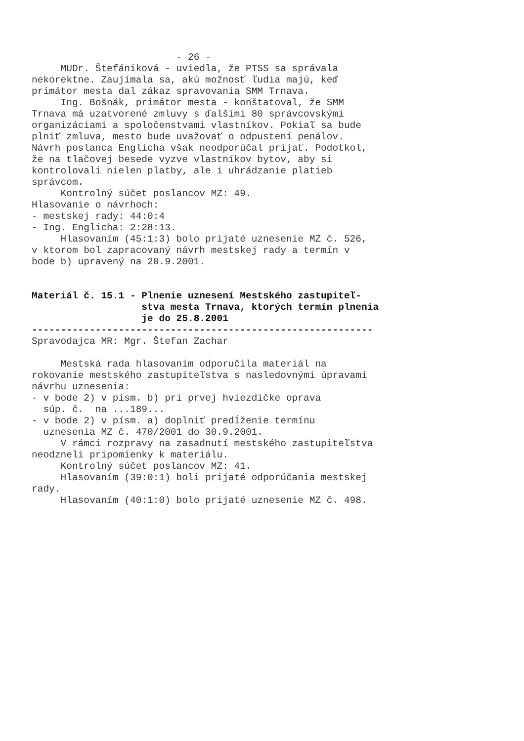- 26 - MUDr. Štefániková - uviedla, že PTSS sa správala nekorektne. Zaujímala sa, akú možnosť ľudia majú, keď primátor mesta dal zákaz spravovania SMM Trnava. Ing. Bošnák, primátor mesta - konštatoval, že SMM Trnava má uzatvorené zmluvy s ďalšími 80 správcovskými organizáciami a spoločenstvami vlastníkov. Pokiaľ sa bude plniť zmluva, mesto bude uvažovať o odpustení penálov. Návrh poslanca Englicha však neodporúčal prijať. Podotkol, že na tlačovej besede vyzve vlastníkov bytov, aby si kontrolovali nielen platby, ale i uhrádzanie platieb správcom. Kontrolný súčet poslancov MZ: 49. Hlasovanie o návrhoch: - mestskej rady: 44:0:4 - Ing. Englicha: 2:28:13. Hlasovaním (45:1:3) bolo prijaté uznesenie MZ č. 526, v ktorom bol zapracovaný návrh mestskej rady a termín v bode b) upravený na 20.9.2001. Materiál č. 15.1 - Plnenie uznesení Mestského zastupiteľ- stva mesta Trnava, ktorých termín plnenia je do 25.8.2001 ----------------------------------------------------------- Spravodajca MR: Mgr. Štefan Zachar Mestská rada hlasovaním odporučila materiál na rokovanie mestského zastupiteľstva s nasledovnými úpravami návrhu uznesenia: - v bode 2) v písm. b) pri prvej hviezdičke oprava súp. č. na ...189... - v bode 2) v písm. a) doplniť predĺženie termínu uznesenia MZ č. 470/2001 do 30.9.2001. V rámci rozpravy na zasadnutí mestského zastupiteľstva neodzneli pripomienky k materiálu. Kontrolný súčet poslancov MZ: 41. Hlasovaním (39:0:1) boli prijaté odporúčania mestskej rady. Hlasovaním (40:1:0) bolo prijaté uznesenie MZ č. 498.